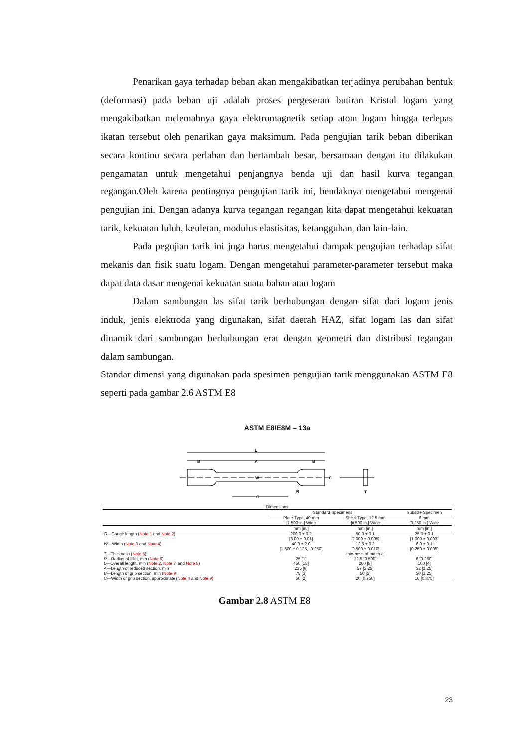Penarikan gaya terhadap beban akan mengakibatkan terjadinya perubahan bentuk (deformasi) pada beban uji adalah proses pergeseran butiran Kristal logam yang mengakibatkan melemahnya gaya elektromagnetik setiap atom logam hingga terlepas ikatan tersebut oleh penarikan gaya maksimum. Pada pengujian tarik beban diberikan secara kontinu secara perlahan dan bertambah besar, bersamaan dengan itu dilakukan pengamatan untuk mengetahui penjangnya benda uji dan hasil kurva tegangan regangan.Oleh karena pentingnya pengujian tarik ini, hendaknya mengetahui mengenai pengujian ini. Dengan adanya kurva tegangan regangan kita dapat mengetahui kekuatan tarik, kekuatan luluh, keuletan, modulus elastisitas, ketangguhan, dan lain-lain.
Pada pegujian tarik ini juga harus mengetahui dampak pengujian terhadap sifat mekanis dan fisik suatu logam. Dengan mengetahui parameter-parameter tersebut maka dapat data dasar mengenai kekuatan suatu bahan atau logam
Dalam sambungan las sifat tarik berhubungan dengan sifat dari logam jenis induk, jenis elektroda yang digunakan, sifat daerah HAZ, sifat logam las dan sifat dinamik dari sambungan berhubungan erat dengan geometri dan distribusi tegangan dalam sambungan.
Standar dimensi yang digunakan pada spesimen pengujian tarik menggunakan ASTM E8 seperti pada gambar 2.6 ASTM E8
ASTM E8/E8M – 13a
L
B
A
B
W
C
G
R
T
| Dimensions | | | |
| --- | --- | --- | --- |
| | Standard Specimens | | Subsize Specimen |
| | Plate-Type, 40 mm [1.500 in.] Wide | Sheet-Type, 12.5 mm [0.500 in.] Wide | 6 mm [0.250 in.] Wide |
| | mm [in.] | mm [in.] | mm [in.] |
| G —Gauge length ( Note 1 and Note 2 ) | 200.0 ± 0.2 [8.00 ± 0.01] | 50.0 ± 0.1 [2.000 ± 0.005] | 25.0 ± 0.1 [1.000 ± 0.003] |
| W —Width ( Note 3 and Note 4 ) | 40.0 ± 2.0 [1.500 ± 0.125, -0.250] | 12.5 ± 0.2 [0.500 ± 0.010] | 6.0 ± 0.1 [0.250 ± 0.005] |
| T —Thickness ( Note 5 ) | | thickness of material | |
| R —Radius of fillet, min ( Note 6 ) | 25 [1] | 12.5 [0.500] | 6 [0.250] |
| L —Overall length, min ( Note 2 , Note 7 , and Note 8 ) | 450 [18] | 200 [8] | 100 [4] |
| A —Length of reduced section, min | 225 [9] | 57 [2.25] | 32 [1.25] |
| B —Length of grip section, min ( Note 9 ) | 75 [3] | 50 [2] | 30 [1.25] |
| C —Width of grip section, approximate ( Note 4 and Note 9 ) | 50 [2] | 20 [0.750] | 10 [0.375] |
Gambar 2.8 ASTM E8
23